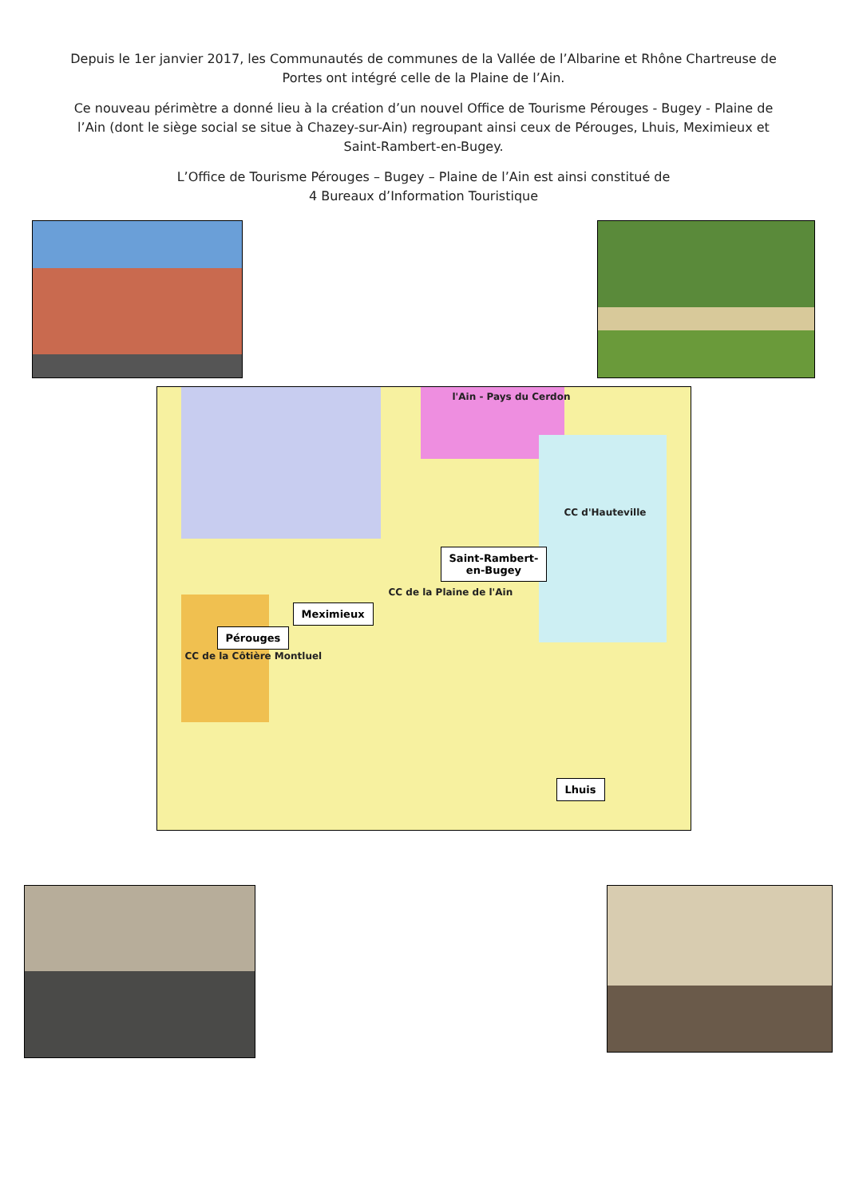Depuis le 1er janvier 2017, les Communautés de communes de la Vallée de l’Albarine et Rhône Chartreuse de Portes ont intégré celle de la Plaine de l’Ain.
Ce nouveau périmètre a donné lieu à la création d’un nouvel Office de Tourisme Pérouges - Bugey - Plaine de l’Ain (dont le siège social se situe à Chazey-sur-Ain) regroupant ainsi ceux de Pérouges, Lhuis, Meximieux et Saint-Rambert-en-Bugey.
L’Office de Tourisme Pérouges – Bugey – Plaine de l’Ain est ainsi constitué de
4 Bureaux d’Information Touristique
l'Ain - Pays du Cerdon
CC d'Hauteville
CC de la Plaine de l'Ain
CC de la Côtière Montluel
Saint-Rambert-
en-Bugey
Meximieux
Pérouges
Lhuis